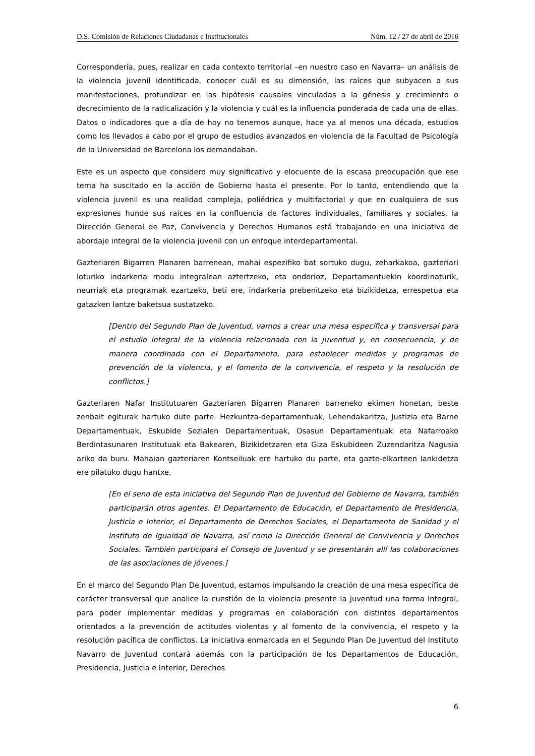D.S. Comisión de Relaciones Ciudadanas e Institucionales Núm. 12 / 27 de abril de 2016
Correspondería, pues, realizar en cada contexto territorial –en nuestro caso en Navarra– un análisis de la violencia juvenil identificada, conocer cuál es su dimensión, las raíces que subyacen a sus manifestaciones, profundizar en las hipótesis causales vinculadas a la génesis y crecimiento o decrecimiento de la radicalización y la violencia y cuál es la influencia ponderada de cada una de ellas. Datos o indicadores que a día de hoy no tenemos aunque, hace ya al menos una década, estudios como los llevados a cabo por el grupo de estudios avanzados en violencia de la Facultad de Psicología de la Universidad de Barcelona los demandaban.
Este es un aspecto que considero muy significativo y elocuente de la escasa preocupación que ese tema ha suscitado en la acción de Gobierno hasta el presente. Por lo tanto, entendiendo que la violencia juvenil es una realidad compleja, poliédrica y multifactorial y que en cualquiera de sus expresiones hunde sus raíces en la confluencia de factores individuales, familiares y sociales, la Dirección General de Paz, Convivencia y Derechos Humanos está trabajando en una iniciativa de abordaje integral de la violencia juvenil con un enfoque interdepartamental.
Gazteriaren Bigarren Planaren barrenean, mahai espezifiko bat sortuko dugu, zeharkakoa, gazteriari loturiko indarkeria modu integralean aztertzeko, eta ondorioz, Departamentuekin koordinaturik, neurriak eta programak ezartzeko, beti ere, indarkeria prebenitzeko eta bizikidetza, errespetua eta gatazken lantze baketsua sustatzeko.
[Dentro del Segundo Plan de Juventud, vamos a crear una mesa específica y transversal para el estudio integral de la violencia relacionada con la juventud y, en consecuencia, y de manera coordinada con el Departamento, para establecer medidas y programas de prevención de la violencia, y el fomento de la convivencia, el respeto y la resolución de conflictos.]
Gazteriaren Nafar Institutuaren Gazteriaren Bigarren Planaren barreneko ekimen honetan, beste zenbait egiturak hartuko dute parte. Hezkuntza-departamentuak, Lehendakaritza, Justizia eta Barne Departamentuak, Eskubide Sozialen Departamentuak, Osasun Departamentuak eta Nafarroako Berdintasunaren Institutuak eta Bakearen, Bizikidetzaren eta Giza Eskubideen Zuzendaritza Nagusia ariko da buru. Mahaian gazteriaren Kontseiluak ere hartuko du parte, eta gazte-elkarteen lankidetza ere pilatuko dugu hantxe.
[En el seno de esta iniciativa del Segundo Plan de Juventud del Gobierno de Navarra, también participarán otros agentes. El Departamento de Educación, el Departamento de Presidencia, Justicia e Interior, el Departamento de Derechos Sociales, el Departamento de Sanidad y el Instituto de Igualdad de Navarra, así como la Dirección General de Convivencia y Derechos Sociales. También participará el Consejo de Juventud y se presentarán allí las colaboraciones de las asociaciones de jóvenes.]
En el marco del Segundo Plan De Juventud, estamos impulsando la creación de una mesa específica de carácter transversal que analice la cuestión de la violencia presente la juventud una forma integral, para poder implementar medidas y programas en colaboración con distintos departamentos orientados a la prevención de actitudes violentas y al fomento de la convivencia, el respeto y la resolución pacífica de conflictos. La iniciativa enmarcada en el Segundo Plan De Juventud del Instituto Navarro de Juventud contará además con la participación de los Departamentos de Educación, Presidencia, Justicia e Interior, Derechos
6